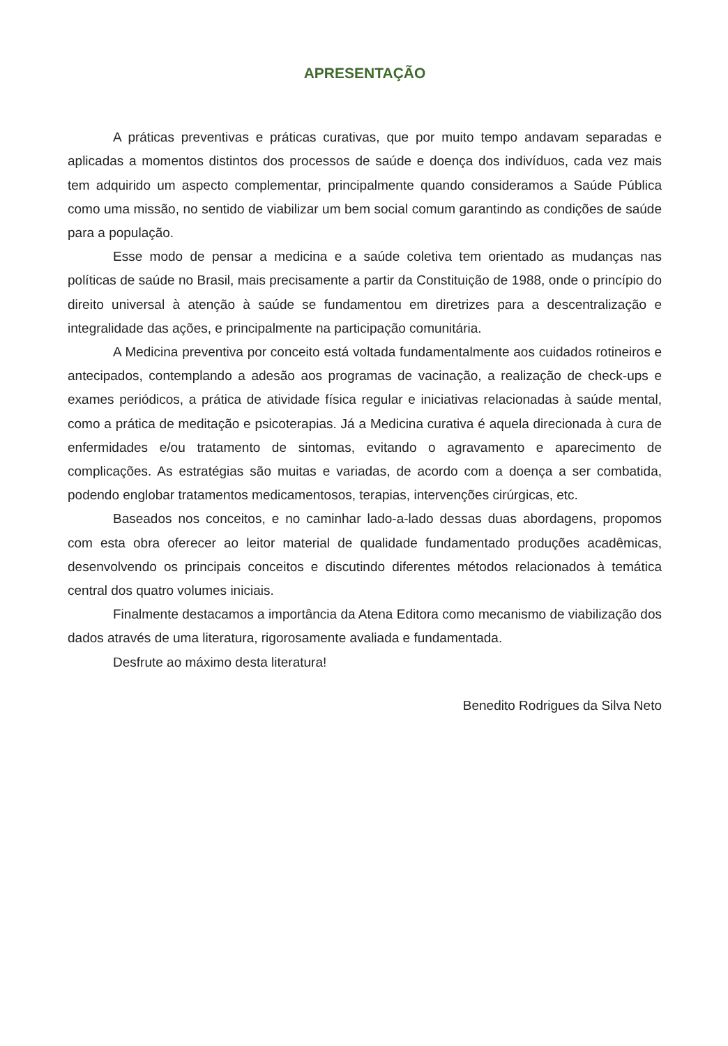APRESENTAÇÃO
A práticas preventivas e práticas curativas, que por muito tempo andavam separadas e aplicadas a momentos distintos dos processos de saúde e doença dos indivíduos, cada vez mais tem adquirido um aspecto complementar, principalmente quando consideramos a Saúde Pública como uma missão, no sentido de viabilizar um bem social comum garantindo as condições de saúde para a população.
Esse modo de pensar a medicina e a saúde coletiva tem orientado as mudanças nas políticas de saúde no Brasil, mais precisamente a partir da Constituição de 1988, onde o princípio do direito universal à atenção à saúde se fundamentou em diretrizes para a descentralização e integralidade das ações, e principalmente na participação comunitária.
A Medicina preventiva por conceito está voltada fundamentalmente aos cuidados rotineiros e antecipados, contemplando a adesão aos programas de vacinação, a realização de check-ups e exames periódicos, a prática de atividade física regular e iniciativas relacionadas à saúde mental, como a prática de meditação e psicoterapias. Já a Medicina curativa é aquela direcionada à cura de enfermidades e/ou tratamento de sintomas, evitando o agravamento e aparecimento de complicações. As estratégias são muitas e variadas, de acordo com a doença a ser combatida, podendo englobar tratamentos medicamentosos, terapias, intervenções cirúrgicas, etc.
Baseados nos conceitos, e no caminhar lado-a-lado dessas duas abordagens, propomos com esta obra oferecer ao leitor material de qualidade fundamentado produções acadêmicas, desenvolvendo os principais conceitos e discutindo diferentes métodos relacionados à temática central dos quatro volumes iniciais.
Finalmente destacamos a importância da Atena Editora como mecanismo de viabilização dos dados através de uma literatura, rigorosamente avaliada e fundamentada.
Desfrute ao máximo desta literatura!
Benedito Rodrigues da Silva Neto